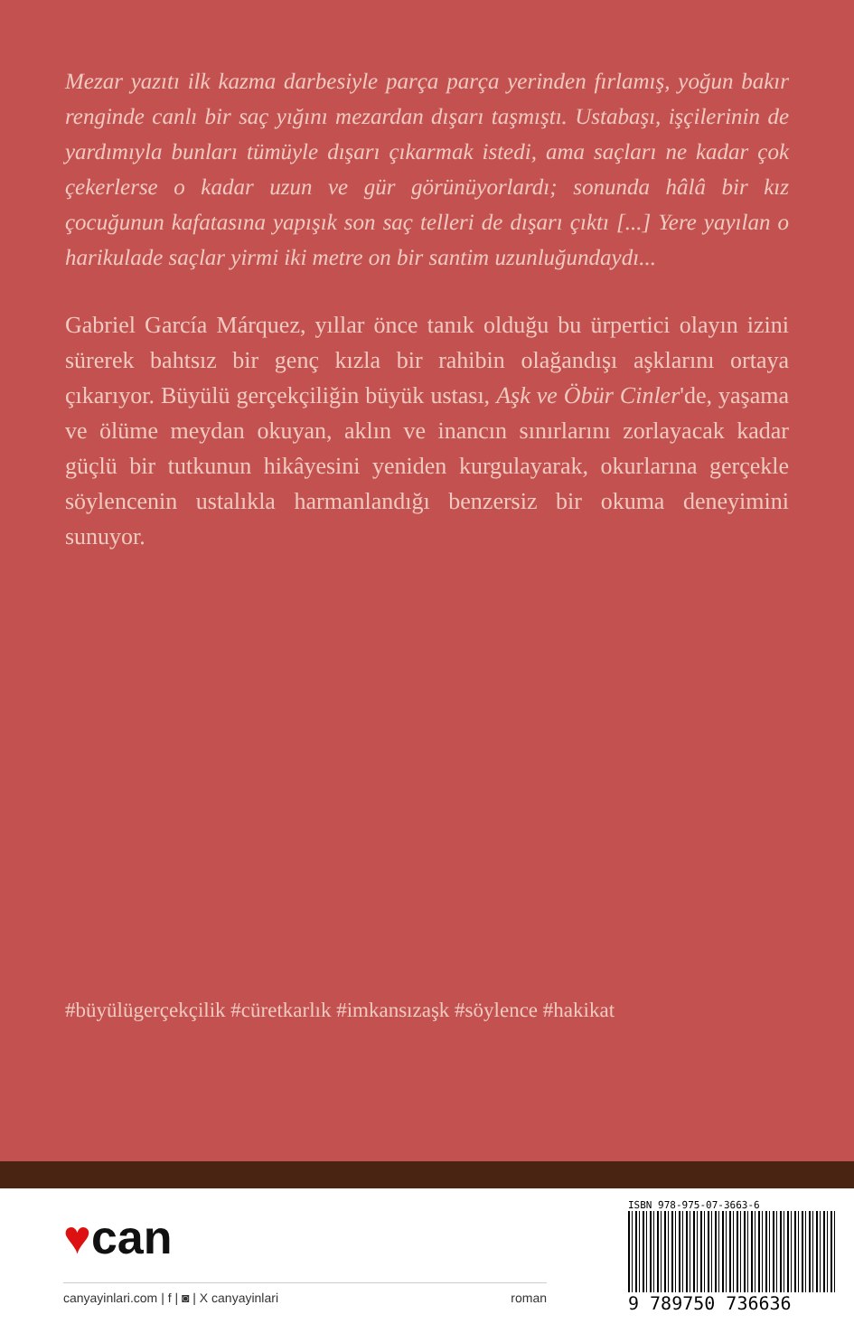Mezar yazıtı ilk kazma darbesiyle parça parça yerinden fırlamış, yoğun bakır renginde canlı bir saç yığını mezardan dışarı taşmıştı. Ustabaşı, işçilerinin de yardımıyla bunları tümüyle dışarı çıkarmak istedi, ama saçları ne kadar çok çekerlerse o kadar uzun ve gür görünüyorlardı; sonunda hâlâ bir kız çocuğunun kafatasına yapışık son saç telleri de dışarı çıktı [...] Yere yayılan o harikulade saçlar yirmi iki metre on bir santim uzunluğundaydı...
Gabriel García Márquez, yıllar önce tanık olduğu bu ürpertici olayın izini sürerek bahtsız bir genç kızla bir rahibin olağandışı aşklarını ortaya çıkarıyor. Büyülü gerçekçiliğin büyük ustası, Aşk ve Öbür Cinler'de, yaşama ve ölüme meydan okuyan, aklın ve inancın sınırlarını zorlayacak kadar güçlü bir tutkunun hikâyesini yeniden kurgulayarak, okurlarına gerçekle söylencenin ustalıkla harmanlandığı benzersiz bir okuma deneyimini sunuyor.
#büyülügerçekçilik #cüretkarlık #imkansızaşk #söylence #hakikat
♥can
canyayinlari.com | f | ◙ | X canyayinlari roman
ISBN 978-975-07-3663-6
9 789750 736636